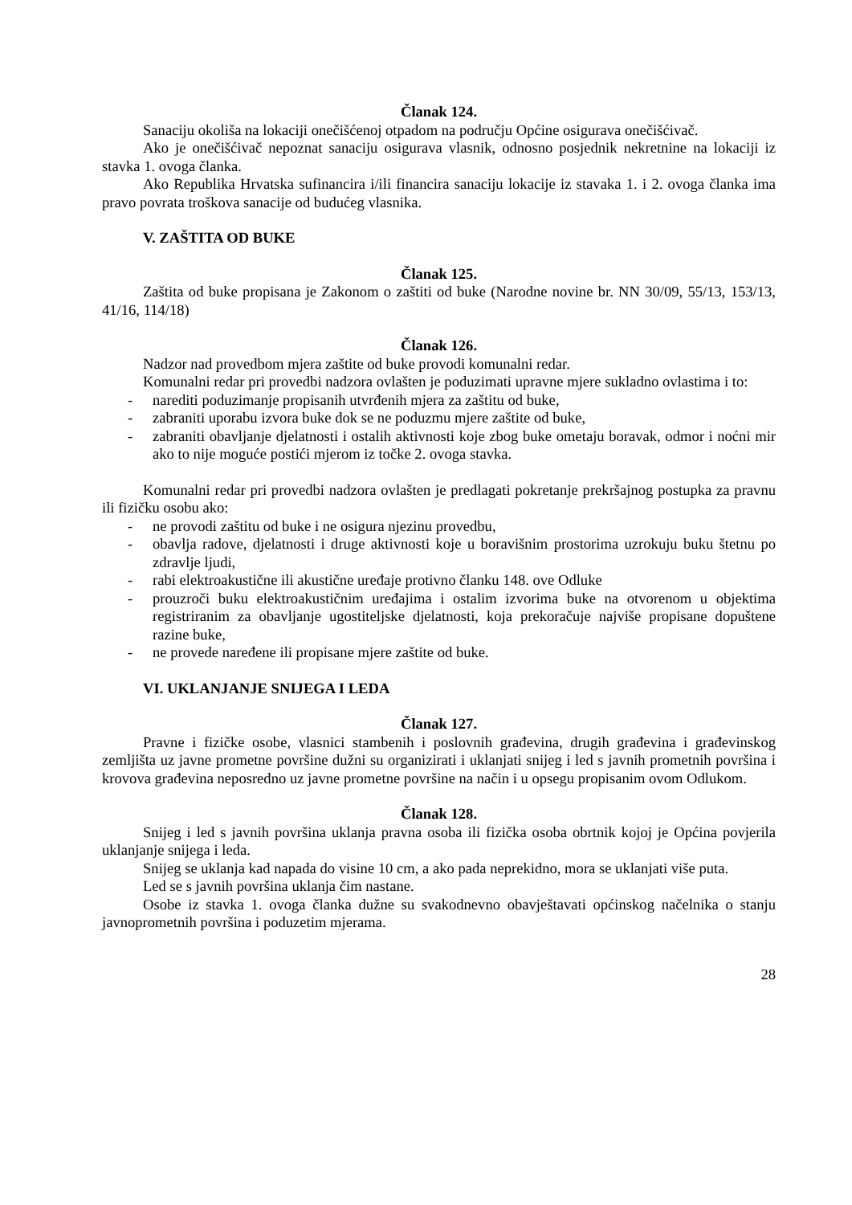Članak 124.
Sanaciju okoliša na lokaciji onečišćenoj otpadom na području Općine osigurava onečišćivač.
Ako je onečišćivač nepoznat sanaciju osigurava vlasnik, odnosno posjednik nekretnine na lokaciji iz stavka 1. ovoga članka.
Ako Republika Hrvatska sufinancira i/ili financira sanaciju lokacije iz stavaka 1. i 2. ovoga članka ima pravo povrata troškova sanacije od budućeg vlasnika.
V. ZAŠTITA OD BUKE
Članak 125.
Zaštita od buke propisana je Zakonom o zaštiti od buke (Narodne novine br. NN 30/09, 55/13, 153/13, 41/16, 114/18)
Članak 126.
Nadzor nad provedbom mjera zaštite od buke provodi komunalni redar.
Komunalni redar pri provedbi nadzora ovlašten je poduzimati upravne mjere sukladno ovlastima i to:
- narediti poduzimanje propisanih utvrđenih mjera za zaštitu od buke,
- zabraniti uporabu izvora buke dok se ne poduzmu mjere zaštite od buke,
- zabraniti obavljanje djelatnosti i ostalih aktivnosti koje zbog buke ometaju boravak, odmor i noćni mir ako to nije moguće postići mjerom iz točke 2. ovoga stavka.
Komunalni redar pri provedbi nadzora ovlašten je predlagati pokretanje prekršajnog postupka za pravnu ili fizičku osobu ako:
- ne provodi zaštitu od buke i ne osigura njezinu provedbu,
- obavlja radove, djelatnosti i druge aktivnosti koje u boravišnim prostorima uzrokuju buku štetnu po zdravlje ljudi,
- rabi elektroakustične ili akustične uređaje protivno članku 148. ove Odluke
- prouzroči buku elektroakustičnim uređajima i ostalim izvorima buke na otvorenom u objektima registriranim za obavljanje ugostiteljske djelatnosti, koja prekoračuje najviše propisane dopuštene razine buke,
- ne provede naređene ili propisane mjere zaštite od buke.
VI. UKLANJANJE SNIJEGA I LEDA
Članak 127.
Pravne i fizičke osobe, vlasnici stambenih i poslovnih građevina, drugih građevina i građevinskog zemljišta uz javne prometne površine dužni su organizirati i uklanjati snijeg i led s javnih prometnih površina i krovova građevina neposredno uz javne prometne površine na način i u opsegu propisanim ovom Odlukom.
Članak 128.
Snijeg i led s javnih površina uklanja pravna osoba ili fizička osoba obrtnik kojoj je Općina povjerila uklanjanje snijega i leda.
Snijeg se uklanja kad napada do visine 10 cm, a ako pada neprekidno, mora se uklanjati više puta.
Led se s javnih površina uklanja čim nastane.
Osobe iz stavka 1. ovoga članka dužne su svakodnevno obavještavati općinskog načelnika o stanju javnoprometnih površina i poduzetim mjerama.
28